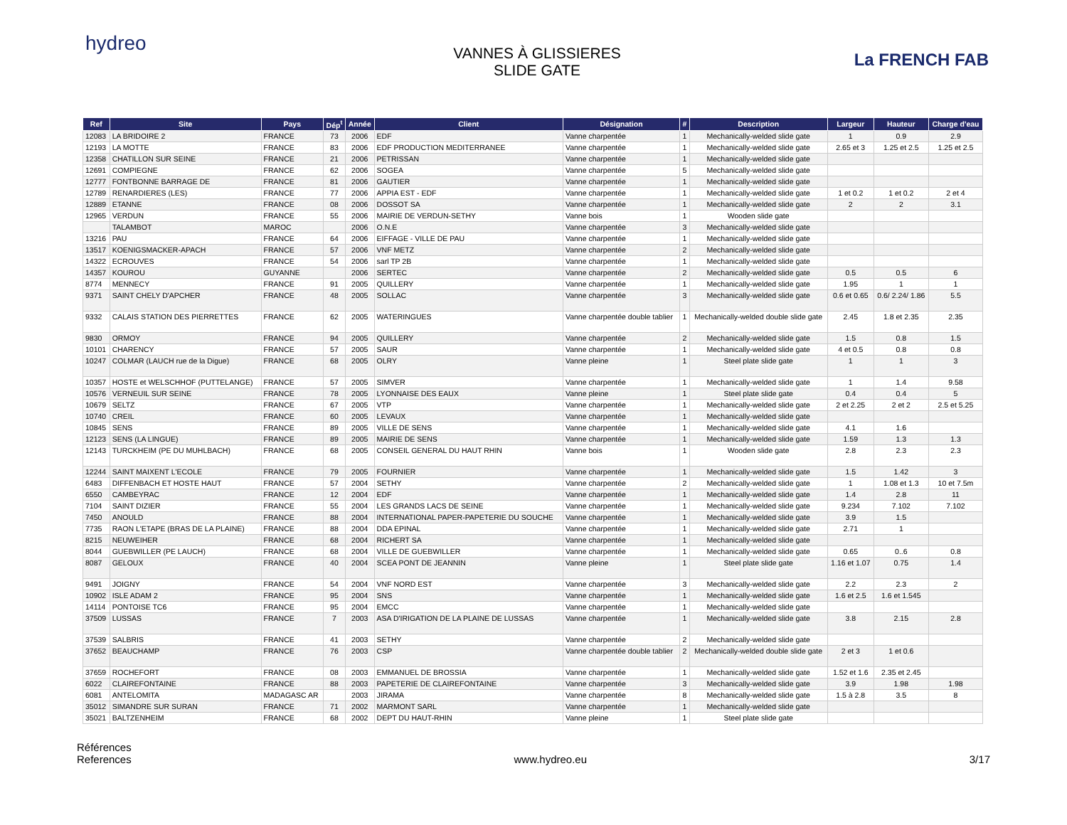hydreo
VANNES À GLISSIERES
SLIDE GATE
La FRENCH FAB
| Ref | Site | Pays | Dép<sup>t</sup> | Année | Client | Désignation | # | Description | Largeur | Hauteur | Charge d'eau |
| --- | --- | --- | --- | --- | --- | --- | --- | --- | --- | --- | --- |
| 12083 | LA BRIDOIRE 2 | FRANCE | 73 | 2006 | EDF | Vanne charpentée | 1 | Mechanically-welded slide gate | 1 | 0.9 | 2.9 |
| 12193 | LA MOTTE | FRANCE | 83 | 2006 | EDF PRODUCTION MEDITERRANEE | Vanne charpentée | 1 | Mechanically-welded slide gate | 2.65 et 3 | 1.25 et 2.5 | 1.25 et 2.5 |
| 12358 | CHATILLON SUR SEINE | FRANCE | 21 | 2006 | PETRISSAN | Vanne charpentée | 1 | Mechanically-welded slide gate | | | |
| 12691 | COMPIEGNE | FRANCE | 62 | 2006 | SOGEA | Vanne charpentée | 5 | Mechanically-welded slide gate | | | |
| 12777 | FONTBONNE BARRAGE DE | FRANCE | 81 | 2006 | GAUTIER | Vanne charpentée | 1 | Mechanically-welded slide gate | | | |
| 12789 | RENARDIERES (LES) | FRANCE | 77 | 2006 | APPIA EST - EDF | Vanne charpentée | 1 | Mechanically-welded slide gate | 1 et 0.2 | 1 et 0.2 | 2 et 4 |
| 12889 | ETANNE | FRANCE | 08 | 2006 | DOSSOT SA | Vanne charpentée | 1 | Mechanically-welded slide gate | 2 | 2 | 3.1 |
| 12965 | VERDUN | FRANCE | 55 | 2006 | MAIRIE DE VERDUN-SETHY | Vanne bois | 1 | Wooden slide gate | | | |
| | TALAMBOT | MAROC | | 2006 | O.N.E | Vanne charpentée | 3 | Mechanically-welded slide gate | | | |
| 13216 | PAU | FRANCE | 64 | 2006 | EIFFAGE - VILLE DE PAU | Vanne charpentée | 1 | Mechanically-welded slide gate | | | |
| 13517 | KOENIGSMACKER-APACH | FRANCE | 57 | 2006 | VNF METZ | Vanne charpentée | 2 | Mechanically-welded slide gate | | | |
| 14322 | ECROUVES | FRANCE | 54 | 2006 | sarl TP 2B | Vanne charpentée | 1 | Mechanically-welded slide gate | | | |
| 14357 | KOUROU | GUYANNE | | 2006 | SERTEC | Vanne charpentée | 2 | Mechanically-welded slide gate | 0.5 | 0.5 | 6 |
| 8774 | MENNECY | FRANCE | 91 | 2005 | QUILLERY | Vanne charpentée | 1 | Mechanically-welded slide gate | 1.95 | 1 | 1 |
| 9371 | SAINT CHELY D'APCHER | FRANCE | 48 | 2005 | SOLLAC | Vanne charpentée | 3 | Mechanically-welded slide gate | 0.6 et 0.65 | 0.6/ 2.24/ 1.86 | 5.5 |
| 9332 | CALAIS STATION DES PIERRETTES | FRANCE | 62 | 2005 | WATERINGUES | Vanne charpentée double tablier | 1 | Mechanically-welded double slide gate | 2.45 | 1.8 et 2.35 | 2.35 |
| 9830 | ORMOY | FRANCE | 94 | 2005 | QUILLERY | Vanne charpentée | 2 | Mechanically-welded slide gate | 1.5 | 0.8 | 1.5 |
| 10101 | CHARENCY | FRANCE | 57 | 2005 | SAUR | Vanne charpentée | 1 | Mechanically-welded slide gate | 4 et 0.5 | 0.8 | 0.8 |
| 10247 | COLMAR (LAUCH rue de la Digue) | FRANCE | 68 | 2005 | OLRY | Vanne pleine | 1 | Steel plate slide gate | 1 | 1 | 3 |
| 10357 | HOSTE et WELSCHHOF (PUTTELANGE) | FRANCE | 57 | 2005 | SIMVER | Vanne charpentée | 1 | Mechanically-welded slide gate | 1 | 1.4 | 9.58 |
| 10576 | VERNEUIL SUR SEINE | FRANCE | 78 | 2005 | LYONNAISE DES EAUX | Vanne pleine | 1 | Steel plate slide gate | 0.4 | 0.4 | 5 |
| 10679 | SELTZ | FRANCE | 67 | 2005 | VTP | Vanne charpentée | 1 | Mechanically-welded slide gate | 2 et 2.25 | 2 et 2 | 2.5 et 5.25 |
| 10740 | CREIL | FRANCE | 60 | 2005 | LEVAUX | Vanne charpentée | 1 | Mechanically-welded slide gate | | | |
| 10845 | SENS | FRANCE | 89 | 2005 | VILLE DE SENS | Vanne charpentée | 1 | Mechanically-welded slide gate | 4.1 | 1.6 | |
| 12123 | SENS (LA LINGUE) | FRANCE | 89 | 2005 | MAIRIE DE SENS | Vanne charpentée | 1 | Mechanically-welded slide gate | 1.59 | 1.3 | 1.3 |
| 12143 | TURCKHEIM (PE DU MUHLBACH) | FRANCE | 68 | 2005 | CONSEIL GENERAL DU HAUT RHIN | Vanne bois | 1 | Wooden slide gate | 2.8 | 2.3 | 2.3 |
| 12244 | SAINT MAIXENT L'ECOLE | FRANCE | 79 | 2005 | FOURNIER | Vanne charpentée | 1 | Mechanically-welded slide gate | 1.5 | 1.42 | 3 |
| 6483 | DIFFENBACH ET HOSTE HAUT | FRANCE | 57 | 2004 | SETHY | Vanne charpentée | 2 | Mechanically-welded slide gate | 1 | 1.08 et 1.3 | 10 et 7.5m |
| 6550 | CAMBEYRAC | FRANCE | 12 | 2004 | EDF | Vanne charpentée | 1 | Mechanically-welded slide gate | 1.4 | 2.8 | 11 |
| 7104 | SAINT DIZIER | FRANCE | 55 | 2004 | LES GRANDS LACS DE SEINE | Vanne charpentée | 1 | Mechanically-welded slide gate | 9.234 | 7.102 | 7.102 |
| 7450 | ANOULD | FRANCE | 88 | 2004 | INTERNATIONAL PAPER-PAPETERIE DU SOUCHE | Vanne charpentée | 1 | Mechanically-welded slide gate | 3.9 | 1.5 | |
| 7735 | RAON L'ETAPE (BRAS DE LA PLAINE) | FRANCE | 88 | 2004 | DDA EPINAL | Vanne charpentée | 1 | Mechanically-welded slide gate | 2.71 | 1 | |
| 8215 | NEUWEIHER | FRANCE | 68 | 2004 | RICHERT SA | Vanne charpentée | 1 | Mechanically-welded slide gate | | | |
| 8044 | GUEBWILLER (PE LAUCH) | FRANCE | 68 | 2004 | VILLE DE GUEBWILLER | Vanne charpentée | 1 | Mechanically-welded slide gate | 0.65 | 0..6 | 0.8 |
| 8087 | GELOUX | FRANCE | 40 | 2004 | SCEA PONT DE JEANNIN | Vanne pleine | 1 | Steel plate slide gate | 1.16 et 1.07 | 0.75 | 1.4 |
| 9491 | JOIGNY | FRANCE | 54 | 2004 | VNF NORD EST | Vanne charpentée | 3 | Mechanically-welded slide gate | 2.2 | 2.3 | 2 |
| 10902 | ISLE ADAM 2 | FRANCE | 95 | 2004 | SNS | Vanne charpentée | 1 | Mechanically-welded slide gate | 1.6 et 2.5 | 1.6 et 1.545 | |
| 14114 | PONTOISE TC6 | FRANCE | 95 | 2004 | EMCC | Vanne charpentée | 1 | Mechanically-welded slide gate | | | |
| 37509 | LUSSAS | FRANCE | 7 | 2003 | ASA D'IRIGATION DE LA PLAINE DE LUSSAS | Vanne charpentée | 1 | Mechanically-welded slide gate | 3.8 | 2.15 | 2.8 |
| 37539 | SALBRIS | FRANCE | 41 | 2003 | SETHY | Vanne charpentée | 2 | Mechanically-welded slide gate | | | |
| 37652 | BEAUCHAMP | FRANCE | 76 | 2003 | CSP | Vanne charpentée double tablier | 2 | Mechanically-welded double slide gate | 2 et 3 | 1 et 0.6 | |
| 37659 | ROCHEFORT | FRANCE | 08 | 2003 | EMMANUEL DE BROSSIA | Vanne charpentée | 1 | Mechanically-welded slide gate | 1.52 et 1.6 | 2.35 et 2.45 | |
| 6022 | CLAIREFONTAINE | FRANCE | 88 | 2003 | PAPETERIE DE CLAIREFONTAINE | Vanne charpentée | 3 | Mechanically-welded slide gate | 3.9 | 1.98 | 1.98 |
| 6081 | ANTELOMITA | MADAGASC AR | | 2003 | JIRAMA | Vanne charpentée | 8 | Mechanically-welded slide gate | 1.5 à 2.8 | 3.5 | 8 |
| 35012 | SIMANDRE SUR SURAN | FRANCE | 71 | 2002 | MARMONT SARL | Vanne charpentée | 1 | Mechanically-welded slide gate | | | |
| 35021 | BALTZENHEIM | FRANCE | 68 | 2002 | DEPT DU HAUT-RHIN | Vanne pleine | 1 | Steel plate slide gate | | | |
Références
References
www.hydreo.eu 3/17